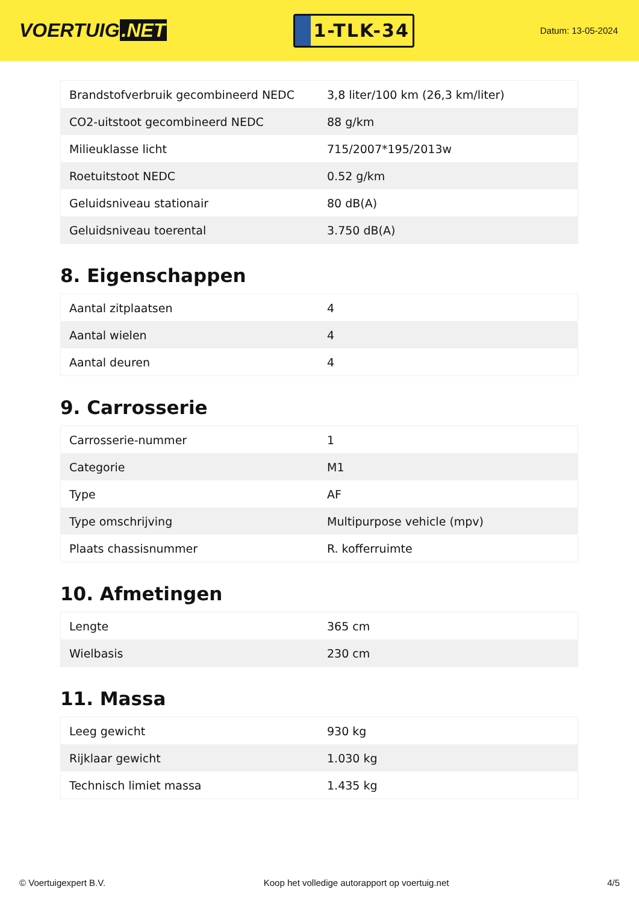VOERTUIG.NET
1-TLK-34
Datum: 13-05-2024
| Brandstofverbruik gecombineerd NEDC | 3,8 liter/100 km (26,3 km/liter) |
| CO2-uitstoot gecombineerd NEDC | 88 g/km |
| Milieuklasse licht | 715/2007*195/2013w |
| Roetuitstoot NEDC | 0.52 g/km |
| Geluidsniveau stationair | 80 dB(A) |
| Geluidsniveau toerental | 3.750 dB(A) |
8. Eigenschappen
| Aantal zitplaatsen | 4 |
| Aantal wielen | 4 |
| Aantal deuren | 4 |
9. Carrosserie
| Carrosserie-nummer | 1 |
| Categorie | M1 |
| Type | AF |
| Type omschrijving | Multipurpose vehicle (mpv) |
| Plaats chassisnummer | R. kofferruimte |
10. Afmetingen
| Lengte | 365 cm |
| Wielbasis | 230 cm |
11. Massa
| Leeg gewicht | 930 kg |
| Rijklaar gewicht | 1.030 kg |
| Technisch limiet massa | 1.435 kg |
© Voertuigexpert B.V. Koop het volledige autorapport op voertuig.net 4/5